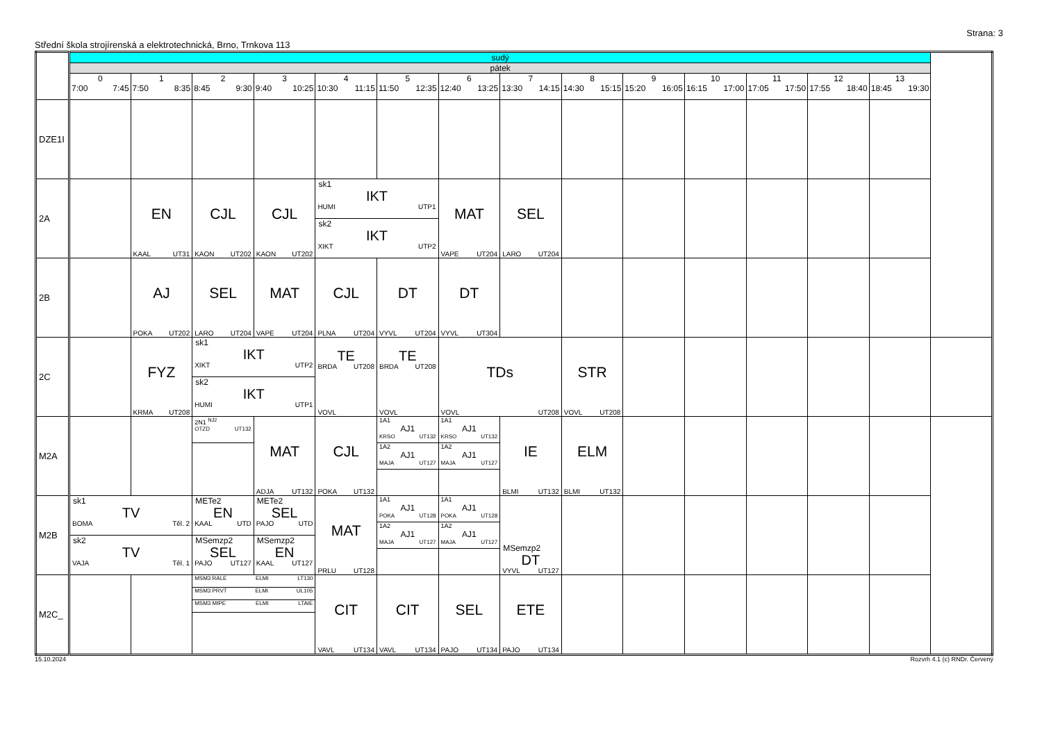Strana: 3
Střední škola strojírenská a elektrotechnická, Brno, Trnkova 113
| | sudý | | | | | | | | | | | | | | |
| | pátek | | | | | | | | | | | | | | |
| | 0 7:00 7:45 | 1 7:50 8:35 | 2 8:45 9:30 | 3 9:40 10:25 | 4 10:30 11:15 | 5 11:50 12:35 | 6 12:40 13:25 | 7 13:30 14:15 | 8 14:30 15:15 | 9 15:20 16:05 | 10 16:15 17:00 | 11 17:05 17:50 | 12 17:55 18:40 | 13 18:45 19:30 | |
| DZE1I | | | | | | | | | | | | | | | |
| 2A | | EN KAAL UT31 | CJL KAON UT202 | CJL KAON UT202 | sk1 IKT HUMI UTP1 sk2 IKT XIKT UTP2 | | MAT VAPE UT204 | SEL LARO UT204 | | | | | | | |
| 2B | | AJ POKA UT202 | SEL LARO UT204 | MAT VAPE UT204 | CJL PLNA UT204 | DT VYVL UT204 | DT VYVL UT304 | | | | | | | | |
| 2C | | FYZ KRMA UT208 | sk1 IKT XIKT UTP2 sk2 IKT HUMI UTP1 | | TE BRDA UT208 VOVL | TE BRDA UT208 VOVL | TDs VOVL UT208 | | STR VOVL UT208 | | | | | | |
| M2A | | | 2N1 <sup>NJ2</sup> OTZD UT132 | MAT ADJA UT132 | CJL POKA UT132 | 1A1 AJ1 KRSO UT132 1A2 AJ1 MAJA UT127 | 1A1 AJ1 KRSO UT132 1A2 AJ1 MAJA UT127 | IE BLMI UT132 | ELM BLMI UT132 | | | | | | |
| M2B | sk1 TV BOMA Těl. 2 sk2 TV VAJA Těl. 1 | | METe2 EN KAAL UTD MSemzp2 SEL PAJO UT127 | METe2 SEL PAJO UTD MSemzp2 EN KAAL UT127 | MAT PRLU UT128 | 1A1 AJ1 POKA UT128 1A2 AJ1 MAJA UT127 | 1A1 AJ1 POKA UT128 1A2 AJ1 MAJA UT127 | MSemzp2 DT VYVL UT127 | | | | | | | |
| M2C_ | | | MSM3 RALE ELMI LT130 MSM3 PRVT ELMI UL105 MSM3 MIPE ELMI LTAIE | | CIT VAVL UT134 | CIT VAVL UT134 | SEL PAJO UT134 | ETE PAJO UT134 | | | | | | | |
15.10.2024 Rozvrh 4.1 (c) RNDr. Červený